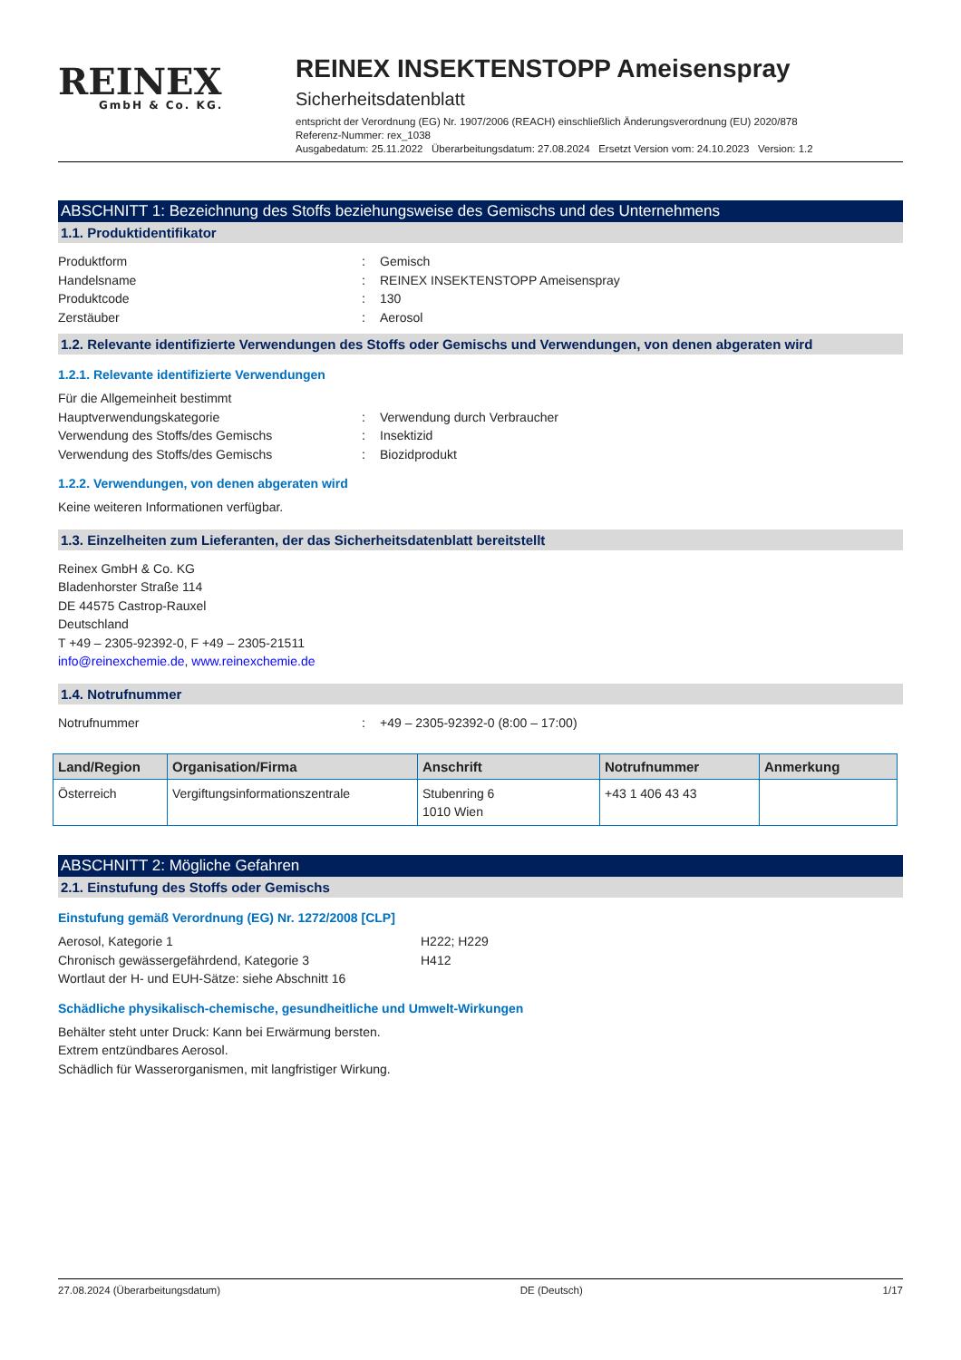REINEX
GmbH & Co. KG.
REINEX INSEKTENSTOPP Ameisenspray
Sicherheitsdatenblatt
entspricht der Verordnung (EG) Nr. 1907/2006 (REACH) einschließlich Änderungsverordnung (EU) 2020/878
Referenz-Nummer: rex_1038
Ausgabedatum: 25.11.2022 Überarbeitungsdatum: 27.08.2024 Ersetzt Version vom: 24.10.2023 Version: 1.2
ABSCHNITT 1: Bezeichnung des Stoffs beziehungsweise des Gemischs und des Unternehmens
1.1. Produktidentifikator
Produktform: Gemisch
Handelsname: REINEX INSEKTENSTOPP Ameisenspray
Produktcode: 130
Zerstäuber: Aerosol
1.2. Relevante identifizierte Verwendungen des Stoffs oder Gemischs und Verwendungen, von denen abgeraten wird
1.2.1. Relevante identifizierte Verwendungen
Für die Allgemeinheit bestimmt
Hauptverwendungskategorie: Verwendung durch Verbraucher
Verwendung des Stoffs/des Gemischs: Insektizid
Verwendung des Stoffs/des Gemischs: Biozidprodukt
1.2.2. Verwendungen, von denen abgeraten wird
Keine weiteren Informationen verfügbar.
1.3. Einzelheiten zum Lieferanten, der das Sicherheitsdatenblatt bereitstellt
Reinex GmbH & Co. KG
Bladenhorster Straße 114
DE 44575 Castrop-Rauxel
Deutschland
T +49 – 2305-92392-0, F +49 – 2305-21511
info@reinexchemie.de, www.reinexchemie.de
1.4. Notrufnummer
Notrufnummer: +49 – 2305-92392-0 (8:00 – 17:00)
| Land/Region | Organisation/Firma | Anschrift | Notrufnummer | Anmerkung |
| --- | --- | --- | --- | --- |
| Österreich | Vergiftungsinformationszentrale | Stubenring 6 1010 Wien | +43 1 406 43 43 | |
ABSCHNITT 2: Mögliche Gefahren
2.1. Einstufung des Stoffs oder Gemischs
Einstufung gemäß Verordnung (EG) Nr. 1272/2008 [CLP]
Aerosol, Kategorie 1 H222; H229
Chronisch gewässergefährdend, Kategorie 3 H412
Wortlaut der H- und EUH-Sätze: siehe Abschnitt 16
Schädliche physikalisch-chemische, gesundheitliche und Umwelt-Wirkungen
Behälter steht unter Druck: Kann bei Erwärmung bersten.
Extrem entzündbares Aerosol.
Schädlich für Wasserorganismen, mit langfristiger Wirkung.
27.08.2024 (Überarbeitungsdatum) DE (Deutsch) 1/17